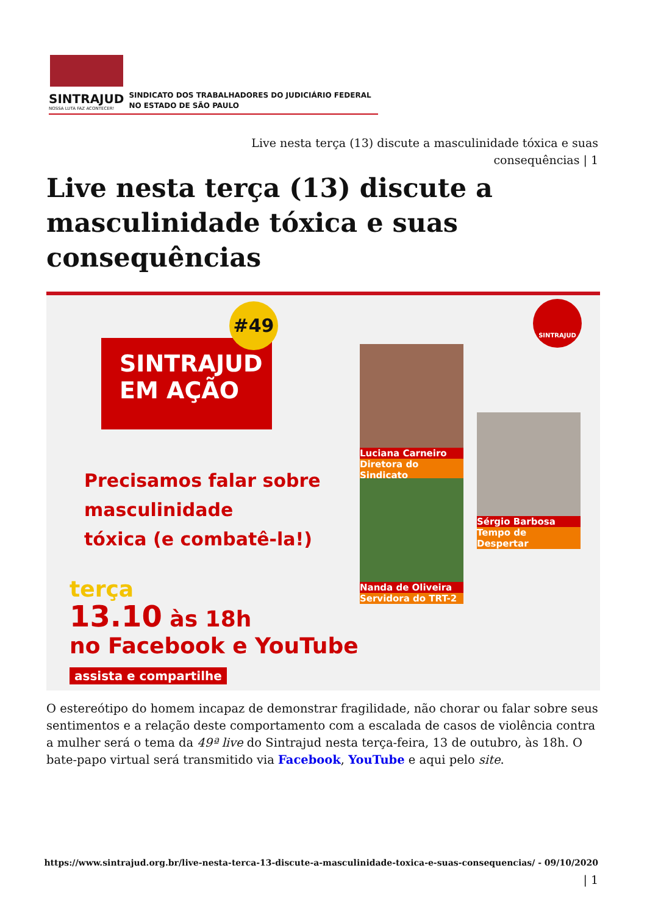SINTRAJUD
NOSSA LUTA FAZ ACONTECER!
SINDICATO DOS TRABALHADORES DO JUDICIÁRIO FEDERAL
NO ESTADO DE SÃO PAULO
Live nesta terça (13) discute a masculinidade tóxica e suas consequências | 1
Live nesta terça (13) discute a masculinidade tóxica e suas consequências
SINTRAJUD
EM AÇÃO
#49
Precisamos falar sobre
masculinidade
tóxica (e combatê-la!)
terça
13.10 às 18h
no Facebook e YouTube
assista e compartilhe
Luciana Carneiro
Diretora do Sindicato
Nanda de Oliveira
Servidora do TRT-2
Sérgio Barbosa
Tempo de Despertar
SINTRAJUD
O estereótipo do homem incapaz de demonstrar fragilidade, não chorar ou falar sobre seus sentimentos e a relação deste comportamento com a escalada de casos de violência contra a mulher será o tema da 49ª live do Sintrajud nesta terça-feira, 13 de outubro, às 18h. O bate-papo virtual será transmitido via Facebook, YouTube e aqui pelo site.
https://www.sintrajud.org.br/live-nesta-terca-13-discute-a-masculinidade-toxica-e-suas-consequencias/ - 09/10/2020
| 1